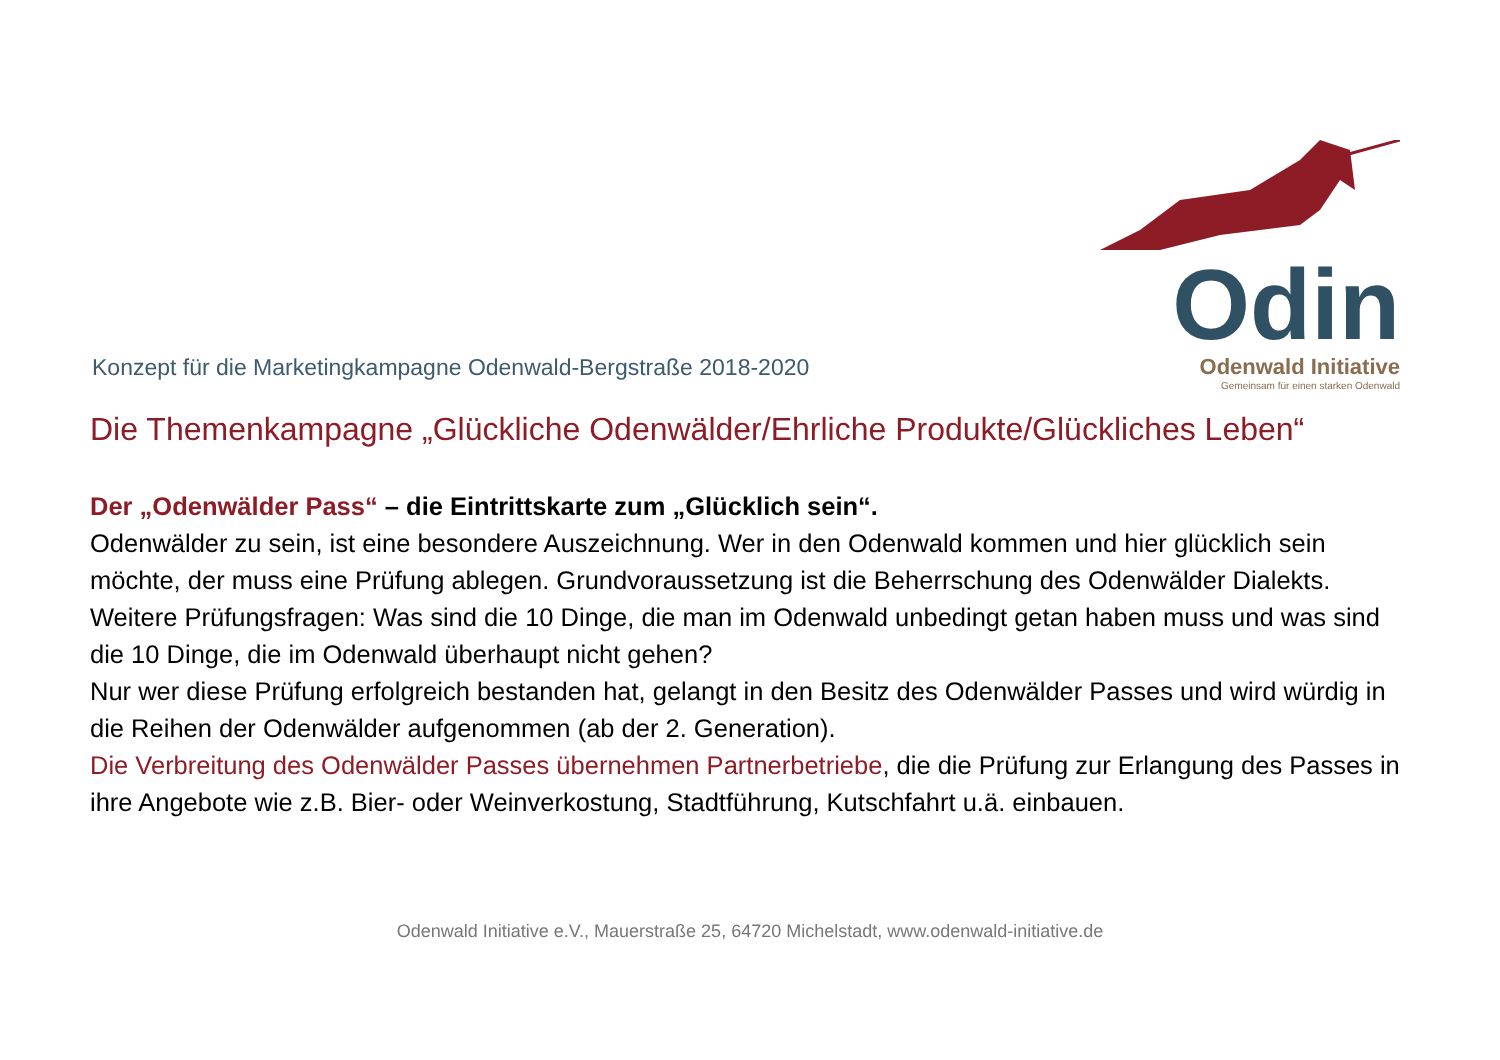Konzept für die Marketingkampagne Odenwald-Bergstraße 2018-2020
Odin
Odenwald Initiative
Gemeinsam für einen starken Odenwald
Die Themenkampagne „Glückliche Odenwälder/Ehrliche Produkte/Glückliches Leben“
Der „Odenwälder Pass“ – die Eintrittskarte zum „Glücklich sein“.
Odenwälder zu sein, ist eine besondere Auszeichnung. Wer in den Odenwald kommen und hier glücklich sein möchte, der muss eine Prüfung ablegen. Grundvoraussetzung ist die Beherrschung des Odenwälder Dialekts. Weitere Prüfungsfragen: Was sind die 10 Dinge, die man im Odenwald unbedingt getan haben muss und was sind die 10 Dinge, die im Odenwald überhaupt nicht gehen?
Nur wer diese Prüfung erfolgreich bestanden hat, gelangt in den Besitz des Odenwälder Passes und wird würdig in die Reihen der Odenwälder aufgenommen (ab der 2. Generation).
Die Verbreitung des Odenwälder Passes übernehmen Partnerbetriebe, die die Prüfung zur Erlangung des Passes in ihre Angebote wie z.B. Bier- oder Weinverkostung, Stadtführung, Kutschfahrt u.ä. einbauen.
Odenwald Initiative e.V., Mauerstraße 25, 64720 Michelstadt, www.odenwald-initiative.de